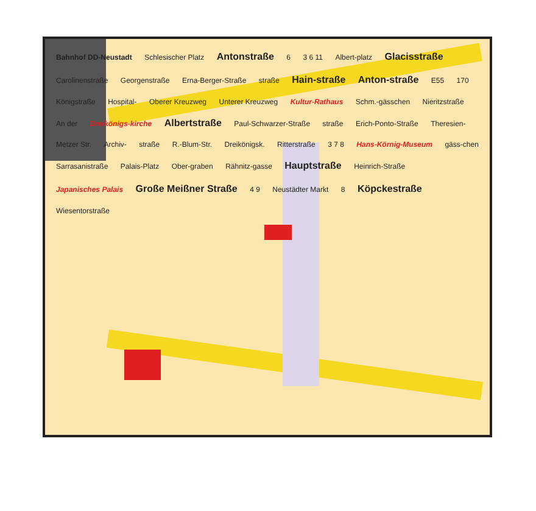Bahnhof DD-Neustadt Schlesischer Platz Antonstraße 6 3 6 11 Albert-platz Glacisstraße Carolinenstraße Georgenstraße Erna-Berger-Straße straße Hain-straße Anton-straße E55 170 Königstraße Hospital- Oberer Kreuzweg Unterer Kreuzweg Kultur-Rathaus Schm.-gässchen Nieritzstraße An der Dreikönigs-kirche Albertstraße Paul-Schwarzer-Straße straße Erich-Ponto-Straße Theresien- Metzer Str. Archiv- straße R.-Blum-Str. Dreikönigsk. Ritterstraße 3 7 8 Hans-Körnig-Museum gäss-chen Sarrasanistraße Palais-Platz Ober-graben Rähnitz-gasse Hauptstraße Heinrich-Straße Japanisches Palais Große Meißner Straße 4 9 Neustädter Markt 8 Köpckestraße Wiesentorstraße